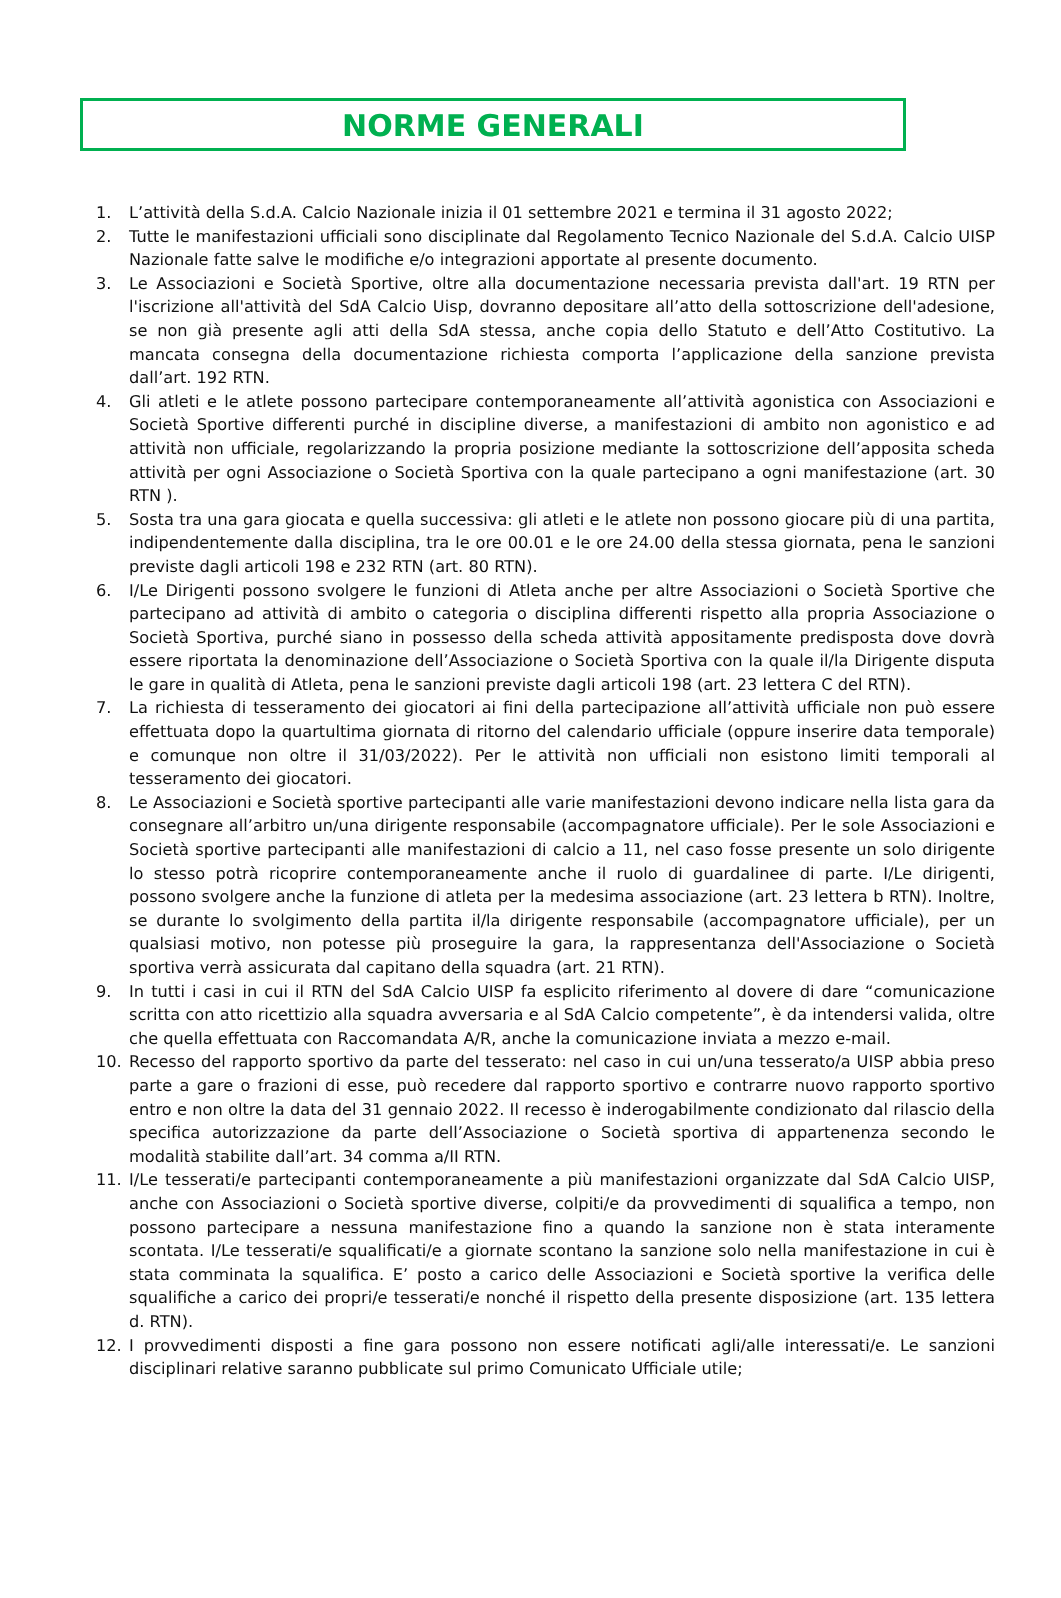NORME GENERALI
1. L’attività della S.d.A. Calcio Nazionale inizia il 01 settembre 2021 e termina il 31 agosto 2022;
2. Tutte le manifestazioni ufficiali sono disciplinate dal Regolamento Tecnico Nazionale del S.d.A. Calcio UISP Nazionale fatte salve le modifiche e/o integrazioni apportate al presente documento.
3. Le Associazioni e Società Sportive, oltre alla documentazione necessaria prevista dall'art. 19 RTN per l'iscrizione all'attività del SdA Calcio Uisp, dovranno depositare all’atto della sottoscrizione dell'adesione, se non già presente agli atti della SdA stessa, anche copia dello Statuto e dell’Atto Costitutivo. La mancata consegna della documentazione richiesta comporta l’applicazione della sanzione prevista dall’art. 192 RTN.
4. Gli atleti e le atlete possono partecipare contemporaneamente all’attività agonistica con Associazioni e Società Sportive differenti purché in discipline diverse, a manifestazioni di ambito non agonistico e ad attività non ufficiale, regolarizzando la propria posizione mediante la sottoscrizione dell’apposita scheda attività per ogni Associazione o Società Sportiva con la quale partecipano a ogni manifestazione (art. 30 RTN ).
5. Sosta tra una gara giocata e quella successiva: gli atleti e le atlete non possono giocare più di una partita, indipendentemente dalla disciplina, tra le ore 00.01 e le ore 24.00 della stessa giornata, pena le sanzioni previste dagli articoli 198 e 232 RTN (art. 80 RTN).
6. I/Le Dirigenti possono svolgere le funzioni di Atleta anche per altre Associazioni o Società Sportive che partecipano ad attività di ambito o categoria o disciplina differenti rispetto alla propria Associazione o Società Sportiva, purché siano in possesso della scheda attività appositamente predisposta dove dovrà essere riportata la denominazione dell’Associazione o Società Sportiva con la quale il/la Dirigente disputa le gare in qualità di Atleta, pena le sanzioni previste dagli articoli 198 (art. 23 lettera C del RTN).
7. La richiesta di tesseramento dei giocatori ai fini della partecipazione all’attività ufficiale non può essere effettuata dopo la quartultima giornata di ritorno del calendario ufficiale (oppure inserire data temporale) e comunque non oltre il 31/03/2022). Per le attività non ufficiali non esistono limiti temporali al tesseramento dei giocatori.
8. Le Associazioni e Società sportive partecipanti alle varie manifestazioni devono indicare nella lista gara da consegnare all’arbitro un/una dirigente responsabile (accompagnatore ufficiale). Per le sole Associazioni e Società sportive partecipanti alle manifestazioni di calcio a 11, nel caso fosse presente un solo dirigente lo stesso potrà ricoprire contemporaneamente anche il ruolo di guardalinee di parte. I/Le dirigenti, possono svolgere anche la funzione di atleta per la medesima associazione (art. 23 lettera b RTN). Inoltre, se durante lo svolgimento della partita il/la dirigente responsabile (accompagnatore ufficiale), per un qualsiasi motivo, non potesse più proseguire la gara, la rappresentanza dell'Associazione o Società sportiva verrà assicurata dal capitano della squadra (art. 21 RTN).
9. In tutti i casi in cui il RTN del SdA Calcio UISP fa esplicito riferimento al dovere di dare “comunicazione scritta con atto ricettizio alla squadra avversaria e al SdA Calcio competente”, è da intendersi valida, oltre che quella effettuata con Raccomandata A/R, anche la comunicazione inviata a mezzo e-mail.
10. Recesso del rapporto sportivo da parte del tesserato: nel caso in cui un/una tesserato/a UISP abbia preso parte a gare o frazioni di esse, può recedere dal rapporto sportivo e contrarre nuovo rapporto sportivo entro e non oltre la data del 31 gennaio 2022. Il recesso è inderogabilmente condizionato dal rilascio della specifica autorizzazione da parte dell’Associazione o Società sportiva di appartenenza secondo le modalità stabilite dall’art. 34 comma a/II RTN.
11. I/Le tesserati/e partecipanti contemporaneamente a più manifestazioni organizzate dal SdA Calcio UISP, anche con Associazioni o Società sportive diverse, colpiti/e da provvedimenti di squalifica a tempo, non possono partecipare a nessuna manifestazione fino a quando la sanzione non è stata interamente scontata. I/Le tesserati/e squalificati/e a giornate scontano la sanzione solo nella manifestazione in cui è stata comminata la squalifica. E’ posto a carico delle Associazioni e Società sportive la verifica delle squalifiche a carico dei propri/e tesserati/e nonché il rispetto della presente disposizione (art. 135 lettera d. RTN).
12. I provvedimenti disposti a fine gara possono non essere notificati agli/alle interessati/e. Le sanzioni disciplinari relative saranno pubblicate sul primo Comunicato Ufficiale utile;